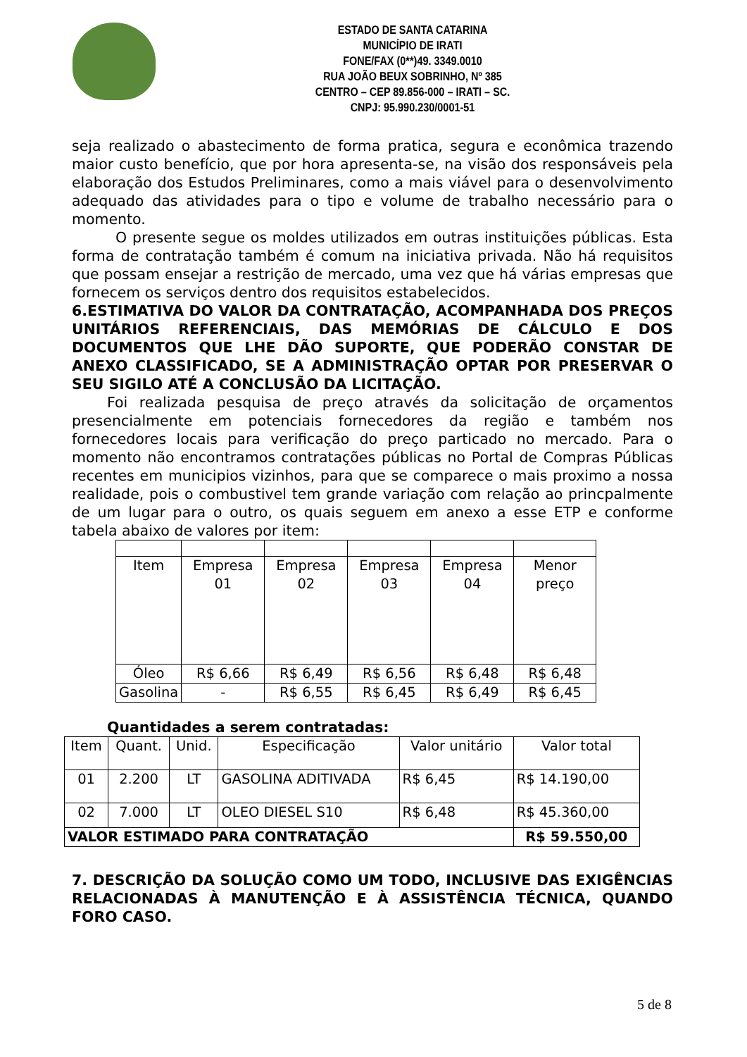ESTADO DE SANTA CATARINA
MUNICÍPIO DE IRATI
FONE/FAX (0**)49. 3349.0010
RUA JOÃO BEUX SOBRINHO, Nº 385
CENTRO – CEP 89.856-000 – IRATI – SC.
CNPJ: 95.990.230/0001-51
seja realizado o abastecimento de forma pratica, segura e econômica trazendo maior custo benefício, que por hora apresenta-se, na visão dos responsáveis pela elaboração dos Estudos Preliminares, como a mais viável para o desenvolvimento adequado das atividades para o tipo e volume de trabalho necessário para o momento.
O presente segue os moldes utilizados em outras instituições públicas. Esta forma de contratação também é comum na iniciativa privada. Não há requisitos que possam ensejar a restrição de mercado, uma vez que há várias empresas que fornecem os serviços dentro dos requisitos estabelecidos.
6.ESTIMATIVA DO VALOR DA CONTRATAÇÃO, ACOMPANHADA DOS PREÇOS UNITÁRIOS REFERENCIAIS, DAS MEMÓRIAS DE CÁLCULO E DOS DOCUMENTOS QUE LHE DÃO SUPORTE, QUE PODERÃO CONSTAR DE ANEXO CLASSIFICADO, SE A ADMINISTRAÇÃO OPTAR POR PRESERVAR O SEU SIGILO ATÉ A CONCLUSÃO DA LICITAÇÃO.
Foi realizada pesquisa de preço através da solicitação de orçamentos presencialmente em potenciais fornecedores da região e também nos fornecedores locais para verificação do preço particado no mercado. Para o momento não encontramos contratações públicas no Portal de Compras Públicas recentes em municipios vizinhos, para que se comparece o mais proximo a nossa realidade, pois o combustivel tem grande variação com relação ao princpalmente de um lugar para o outro, os quais seguem em anexo a esse ETP e conforme tabela abaixo de valores por item:
| Item | Empresa 01 | Empresa 02 | Empresa 03 | Empresa 04 | Menor preço |
| Óleo | R$ 6,66 | R$ 6,49 | R$ 6,56 | R$ 6,48 | R$ 6,48 |
| Gasolina | - | R$ 6,55 | R$ 6,45 | R$ 6,49 | R$ 6,45 |
Quantidades a serem contratadas:
| Item | Quant. | Unid. | Especificação | Valor unitário | Valor total |
| 01 | 2.200 | LT | GASOLINA ADITIVADA | R$ 6,45 | R$ 14.190,00 |
| 02 | 7.000 | LT | OLEO DIESEL S10 | R$ 6,48 | R$ 45.360,00 |
| VALOR ESTIMADO PARA CONTRATAÇÃO | | | | | R$ 59.550,00 |
7. DESCRIÇÃO DA SOLUÇÃO COMO UM TODO, INCLUSIVE DAS EXIGÊNCIAS RELACIONADAS À MANUTENÇÃO E À ASSISTÊNCIA TÉCNICA, QUANDO FORO CASO.
5 de 8